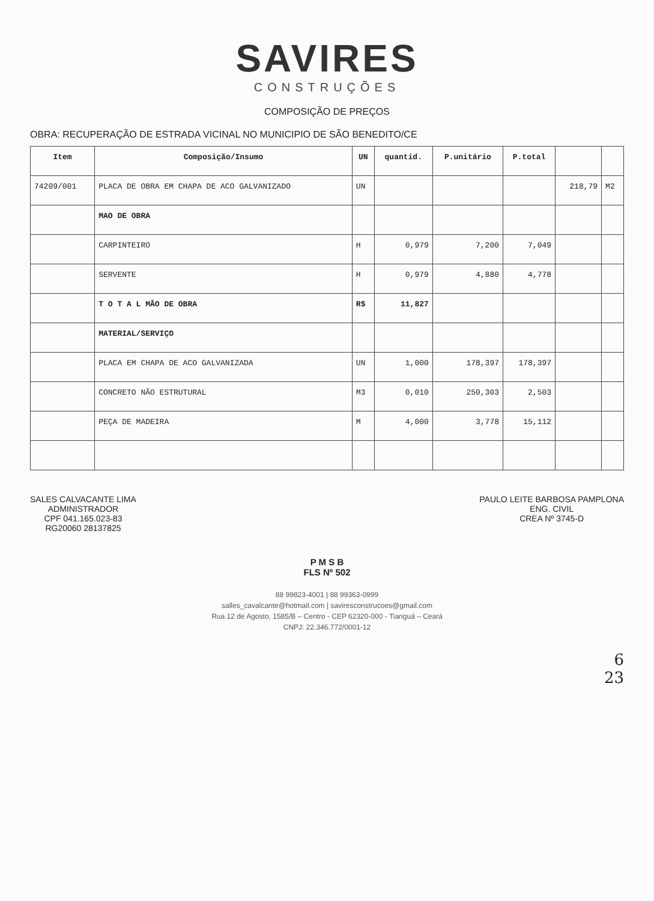SAVIRES
CONSTRUÇÕES
COMPOSIÇÃO DE PREÇOS
OBRA: RECUPERAÇÃO DE ESTRADA VICINAL NO MUNICIPIO DE SÃO BENEDITO/CE
| Item | Composição/Insumo | UN | quantid. | P.unitário | P.total | | |
| --- | --- | --- | --- | --- | --- | --- | --- |
| 74209/001 | PLACA DE OBRA EM CHAPA DE ACO GALVANIZADO | UN | | | | 218,79 | M2 |
| | MAO DE OBRA | | | | | | |
| | CARPINTEIRO | H | 0,979 | 7,200 | 7,049 | | |
| | SERVENTE | H | 0,979 | 4,880 | 4,778 | | |
| | T O T A L MÃO DE OBRA | R$ | 11,827 | | | | |
| | MATERIAL/SERVIÇO | | | | | | |
| | PLACA EM CHAPA DE ACO GALVANIZADA | UN | 1,000 | 178,397 | 178,397 | | |
| | CONCRETO NÃO ESTRUTURAL | M3 | 0,010 | 250,303 | 2,503 | | |
| | PEÇA DE MADEIRA | M | 4,000 | 3,778 | 15,112 | | |
SALES CALVACANTE LIMA
ADMINISTRADOR
CPF 041.165.023-83
RG20060 28137825
PAULO LEITE BARBOSA PAMPLONA
ENG. CIVIL
CREA Nº 3745-D
P M S B
FLS Nº 502
88 99823-4001 | 88 99363-0999
salles_cavalcante@hotmail.com | savire​sconstrucoes@gmail.com
Rua 12 de Agosto, 1585/B – Centro - CEP 62320-000 - Tianguá – Ceará
CNPJ: 22.346.772/0001-12
6
23